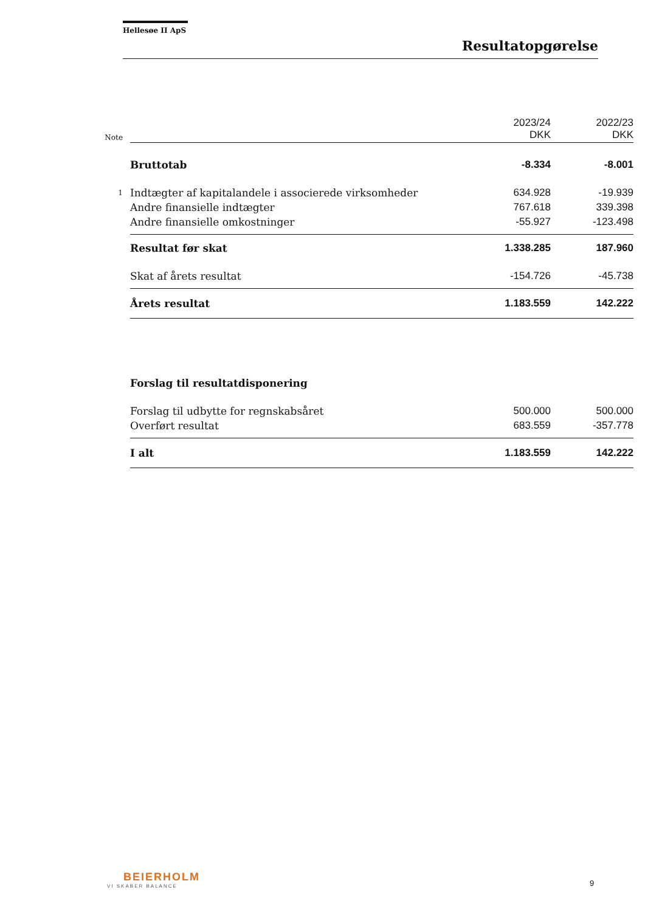Hellesøe II ApS
Resultatopgørelse
| Note | | 2023/24 DKK | 2022/23 DKK |
| | Bruttotab | -8.334 | -8.001 |
| 1 | Indtægter af kapitalandele i associerede virksomheder | 634.928 | -19.939 |
| | Andre finansielle indtægter | 767.618 | 339.398 |
| | Andre finansielle omkostninger | -55.927 | -123.498 |
| | Resultat før skat | 1.338.285 | 187.960 |
| | Skat af årets resultat | -154.726 | -45.738 |
| | Årets resultat | 1.183.559 | 142.222 |
| | Forslag til resultatdisponering | | |
| | Forslag til udbytte for regnskabsåret | 500.000 | 500.000 |
| | Overført resultat | 683.559 | -357.778 |
| | I alt | 1.183.559 | 142.222 |
BEIERHOLM
VI SKABER BALANCE
9